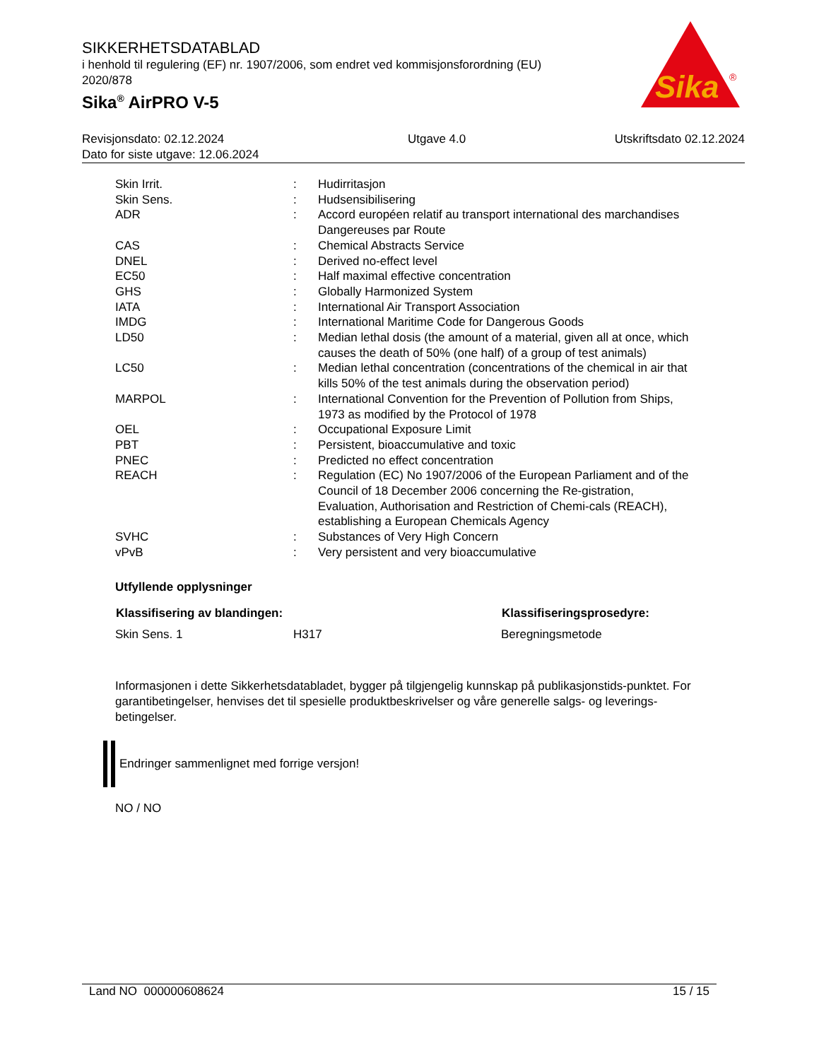SIKKERHETSDATABLAD
i henhold til regulering (EF) nr. 1907/2006, som endret ved kommisjonsforordning (EU) 2020/878
Sika<sup>®</sup> AirPRO V-5
Sika
®
Revisjonsdato: 02.12.2024
Dato for siste utgave: 12.06.2024
Utgave 4.0 Utskriftsdato 02.12.2024
| Skin Irrit. | : | Hudirritasjon |
| Skin Sens. | : | Hudsensibilisering |
| ADR | : | Accord européen relatif au transport international des marchandises Dangereuses par Route |
| CAS | : | Chemical Abstracts Service |
| DNEL | : | Derived no-effect level |
| EC50 | : | Half maximal effective concentration |
| GHS | : | Globally Harmonized System |
| IATA | : | International Air Transport Association |
| IMDG | : | International Maritime Code for Dangerous Goods |
| LD50 | : | Median lethal dosis (the amount of a material, given all at once, which causes the death of 50% (one half) of a group of test animals) |
| LC50 | : | Median lethal concentration (concentrations of the chemical in air that kills 50% of the test animals during the observation period) |
| MARPOL | : | International Convention for the Prevention of Pollution from Ships, 1973 as modified by the Protocol of 1978 |
| OEL | : | Occupational Exposure Limit |
| PBT | : | Persistent, bioaccumulative and toxic |
| PNEC | : | Predicted no effect concentration |
| REACH | : | Regulation (EC) No 1907/2006 of the European Parliament and of the Council of 18 December 2006 concerning the Re-gistration, Evaluation, Authorisation and Restriction of Chemi-cals (REACH), establishing a European Chemicals Agency |
| SVHC | : | Substances of Very High Concern |
| vPvB | : | Very persistent and very bioaccumulative |
Utfyllende opplysninger
| Klassifisering av blandingen: | | Klassifiseringsprosedyre: |
| --- | --- | --- |
| Skin Sens. 1 | H317 | Beregningsmetode |
Informasjonen i dette Sikkerhetsdatabladet, bygger på tilgjengelig kunnskap på publikasjonstids-punktet. For garantibetingelser, henvises det til spesielle produktbeskrivelser og våre generelle salgs- og leverings- betingelser.
Endringer sammenlignet med forrige versjon!
NO / NO
Land NO 000000608624 15 / 15